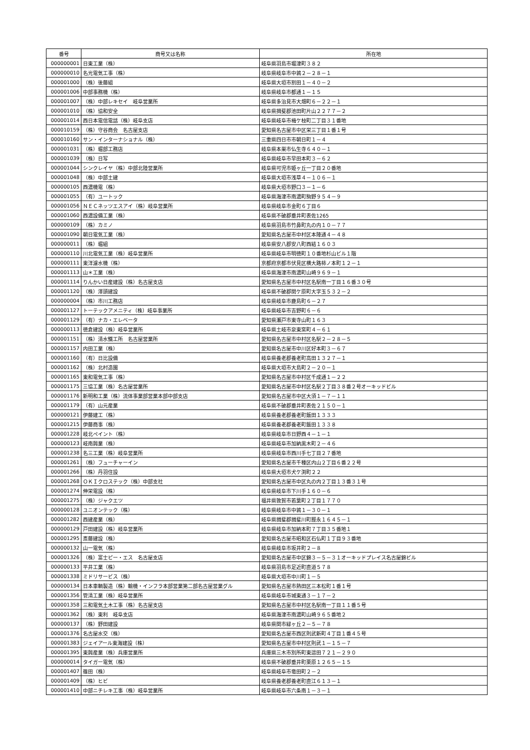| 番号 | 商号又は名称 | 所在地 |
| --- | --- | --- |
| 000000001 | 日東工業（株） | 岐阜県羽島市堀津町３８２ |
| 000000010 | 名光電気工事（株） | 岐阜県岐阜市中鶉２－２８－１ |
| 000001000 | （株）後藤組 | 岐阜県大垣市割田１－４０－２ |
| 000001006 | 中部事務機（株） | 岐阜県岐阜市都通１－１５ |
| 000001007 | （株）中部レキセイ 岐阜営業所 | 岐阜県多治見市大畑町６－２２－１ |
| 000001010 | （株）協和安全 | 岐阜県揖斐郡池田町片山２２７７－２ |
| 000001014 | 西日本電信電話（株）岐阜支店 | 岐阜県岐阜市梅ケ枝町二丁目３１番地 |
| 000010159 | （株）守谷商会 名古屋支店 | 愛知県名古屋市中区栄三丁目１番１号 |
| 000010160 | サン・インターナショナル（株） | 三重県四日市市朝日町１－４ |
| 000001031 | （株）堀部工務店 | 岐阜県本巣市仏生寺６４０－１ |
| 000001039 | （株）日写 | 岐阜県岐阜市早田本町３－６２ |
| 000001044 | シンクレイヤ（株）中部北陸営業所 | 岐阜県可児市姫ヶ丘一丁目２０番地 |
| 000001048 | （株）中部土建 | 岐阜県大垣市浅草４－１０６－１ |
| 000000105 | 西濃機電（株） | 岐阜県大垣市野口３－１－６ |
| 000001055 | （有）ユートック | 岐阜県海津市南濃町駒野９５４－９ |
| 000001056 | ＮＥＣネッツエスアイ（株）岐阜営業所 | 岐阜県岐阜市金町６丁目６ |
| 000001060 | 西濃設備工業（株） | 岐阜県不破郡垂井町表佐1265 |
| 000000109 | （株）カミノ | 岐阜県羽島市竹鼻町丸の内１０－７７ |
| 000001090 | 朝日電気工業（株） | 愛知県名古屋市中村区本陣通４－４８ |
| 000000011 | （株）堀組 | 岐阜県安八郡安八町西結１６０３ |
| 000000110 | 川北電気工業（株）岐阜営業所 | 岐阜県岐阜市明徳町１０番地杉山ビル１階 |
| 000000111 | 東洋濾水機（株） | 京都府京都市伏見区横大路柿ノ本町１２－１ |
| 000001113 | 山＊工業（株） | 岐阜県海津市南濃町山崎９６９－１ |
| 000001114 | りんかい日産建設（株）名古屋支店 | 愛知県名古屋市中村区名駅南一丁目１６番３０号 |
| 000001120 | （株）澤頭建設 | 岐阜県不破郡関ケ原町大字玉５３２－２ |
| 000000004 | （株）市川工務店 | 岐阜県岐阜市鹿島町６－２７ |
| 000001127 | トーテックアメニティ（株）岐阜事業所 | 岐阜県岐阜市吉野町６－６ |
| 000001129 | （有）ナカ・エレベータ | 愛知県瀬戸市東寺山町１６３ |
| 000000113 | 徳倉建設（株）岐阜営業所 | 岐阜県土岐市泉東窯町４－６１ |
| 000001151 | （株）清水鐵工所 名古屋営業所 | 愛知県名古屋市中村区名駅２－２８－５ |
| 000001157 | 内田工業（株） | 愛知県名古屋市中川区好本町３－６７ |
| 000001160 | （有）日比設備 | 岐阜県養老郡養老町高田１３２７－１ |
| 000001162 | （株）北村造園 | 岐阜県大垣市大島町２－２０－１ |
| 000001165 | 東和電気工事（株） | 愛知県名古屋市中村区千成通１－２２ |
| 000001175 | 三協工業（株）名古屋営業所 | 愛知県名古屋市中村区名駅２丁目３８番２号オーキッドビル |
| 000001176 | 新明和工業（株）流体事業部営業本部中部支店 | 愛知県名古屋市中区大須１－７－１１ |
| 000001179 | （有）山元産業 | 岐阜県不破郡垂井町表佐２１５０－１ |
| 000000121 | 伊藤建工（株） | 岐阜県養老郡養老町飯田１３３３ |
| 000001215 | 伊藤商事（株） | 岐阜県養老郡養老町飯田１３３８ |
| 000001228 | 岐北ペイント（株） | 岐阜県岐阜市日野西４－１－１ |
| 000000123 | 岐南興業（株） | 岐阜県岐阜市加納黒木町２－４６ |
| 000001238 | 名三工業（株）岐阜営業所 | 岐阜県岐阜市西川手七丁目２７番地 |
| 000001261 | （株）フューチャーイン | 愛知県名古屋市千種区内山２丁目６番２２号 |
| 000001266 | （株）丹羽住設 | 岐阜県大垣市犬ケ渕町２２ |
| 000001268 | ＯＫＩクロステック（株）中部支社 | 愛知県名古屋市中区丸の内２丁目１３番３１号 |
| 000001274 | 伸栄電設（株） | 岐阜県岐阜市下川手１６０－６ |
| 000001275 | （株）ジャクエツ | 福井県敦賀市若葉町２丁目１７７０ |
| 000000128 | ユニオンテック（株） | 岐阜県岐阜市中鶉１－３０－１ |
| 000001282 | 西建産業（株） | 岐阜県揖斐郡揖斐川町脛永１６４５－１ |
| 000000129 | 戸田建設（株）岐阜営業所 | 岐阜県岐阜市加納本町７丁目３５番地１ |
| 000001295 | 斎藤建設（株） | 愛知県名古屋市昭和区石仏町１丁目９３番地 |
| 000000132 | 山一電気（株） | 岐阜県岐阜市坂井町２－８ |
| 000001326 | （株）富士ピー・エス 名古屋支店 | 愛知県名古屋市中区錦３－５－３１オーキッドプレイス名古屋錦ビル |
| 000000133 | 平井工業（株） | 岐阜県羽島市足近町直道５７８ |
| 000001338 | ミドリサービス（株） | 岐阜県大垣市中川町１－５ |
| 000000134 | 日本車輌製造（株）輸機・インフラ本部営業第二部名古屋営業グル | 愛知県名古屋市熱田区三本松町１番１号 |
| 000001356 | 管清工業（株）岐阜営業所 | 岐阜県岐阜市城東通３－１７－２ |
| 000001358 | 三和電気土木工事（株）名古屋支店 | 愛知県名古屋市中村区名駅南一丁目１１番５号 |
| 000001362 | （株）東利 岐阜支店 | 岐阜県海津市南濃町山崎９６５番地２ |
| 000000137 | （株）野田建設 | 岐阜県関市緑ヶ丘２－５－７８ |
| 000001376 | 名古屋水交（株） | 愛知県名古屋市西区則武新町４丁目１番４５号 |
| 000001383 | ジェイアール東海建設（株） | 愛知県名古屋市中村区則武１－１５－７ |
| 000001395 | 東興産業（株）兵庫営業所 | 兵庫県三木市別所町東這田７２１－２９０ |
| 000000014 | タイガー電気（株） | 岐阜県不破郡垂井町栗原１２６５－１５ |
| 000001407 | 篠田（株） | 岐阜県岐阜市竜田町２－２ |
| 000001409 | （株）ヒビ | 岐阜県養老郡養老町直江６１３－１ |
| 000001410 | 中部ニチレキ工事（株）岐阜営業所 | 岐阜県岐阜市六条南１－３－１ |